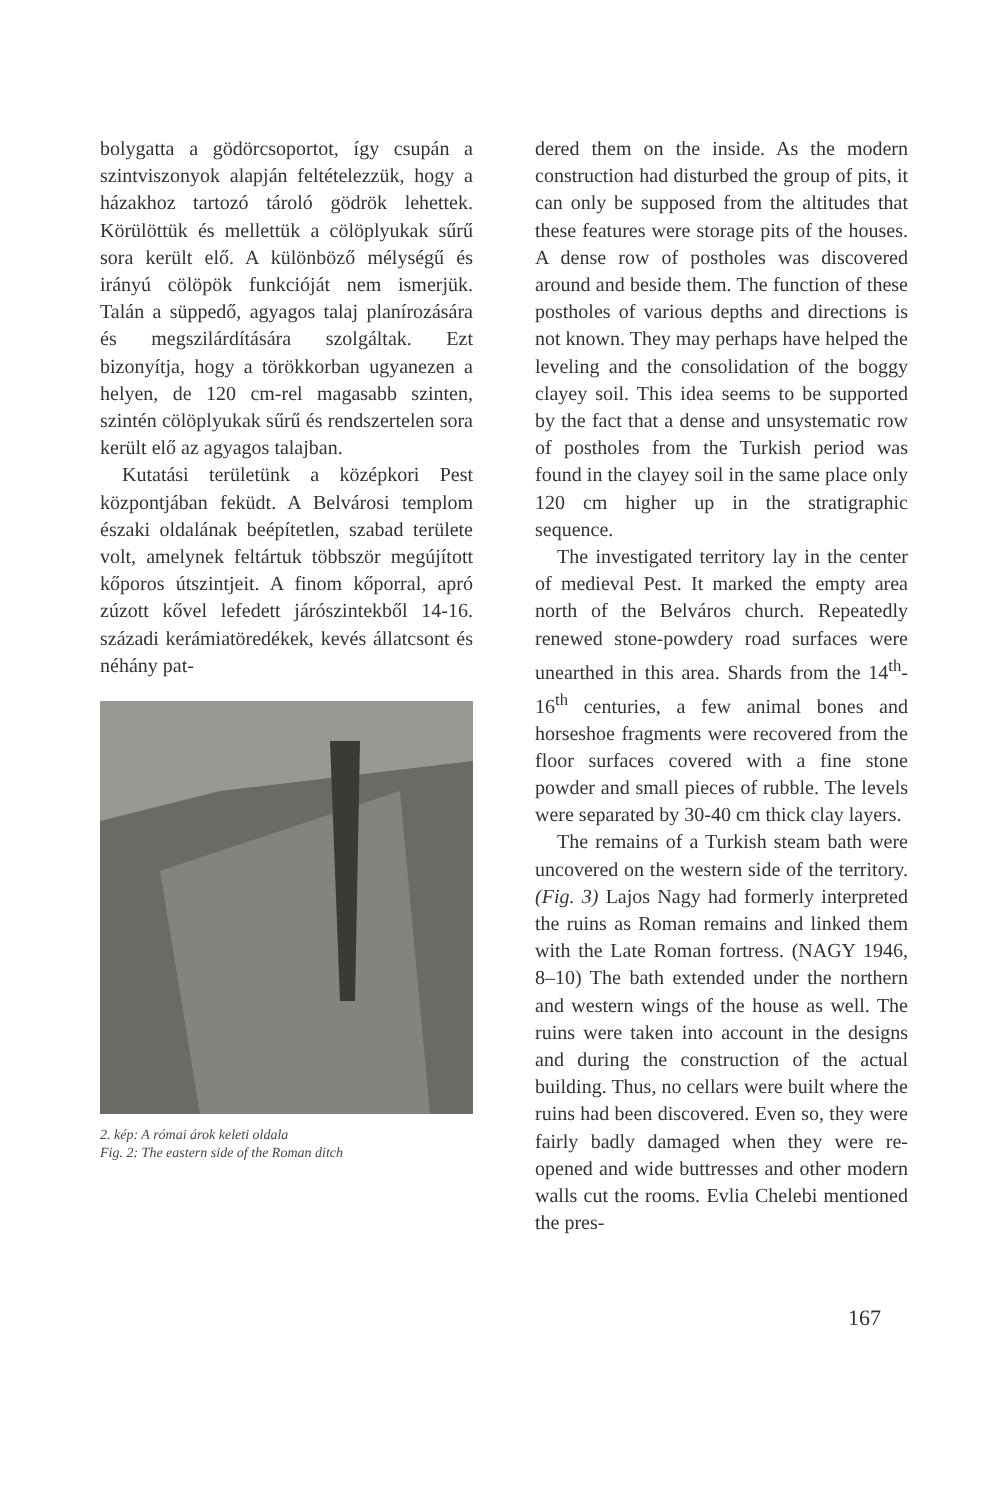bolygatta a gödörcsoportot, így csupán a szintviszonyok alapján feltételezzük, hogy a házakhoz tartozó tároló gödrök lehettek. Körülöttük és mellettük a cölöplyukak sűrű sora került elő. A különböző mélységű és irányú cölöpök funkcióját nem ismerjük. Talán a süppedő, agyagos talaj planírozására és megszilárdítására szolgáltak. Ezt bizonyítja, hogy a törökkorban ugyanezen a helyen, de 120 cm-rel magasabb szinten, szintén cölöplyukak sűrű és rendszertelen sora került elő az agyagos talajban.
Kutatási területünk a középkori Pest központjában feküdt. A Belvárosi templom északi oldalának beépítetlen, szabad területe volt, amelynek feltártuk többször megújított kőporos útszintjeit. A finom kőporral, apró zúzott kővel lefedett járószintekből 14-16. századi kerámiatöredékek, kevés állatcsont és néhány pat-
2. kép: A római árok keleti oldala
Fig. 2: The eastern side of the Roman ditch
dered them on the inside. As the modern construction had disturbed the group of pits, it can only be supposed from the altitudes that these features were storage pits of the houses. A dense row of postholes was discovered around and beside them. The function of these postholes of various depths and directions is not known. They may perhaps have helped the leveling and the consolidation of the boggy clayey soil. This idea seems to be supported by the fact that a dense and unsystematic row of postholes from the Turkish period was found in the clayey soil in the same place only 120 cm higher up in the stratigraphic sequence.
The investigated territory lay in the center of medieval Pest. It marked the empty area north of the Belváros church. Repeatedly renewed stone-powdery road surfaces were unearthed in this area. Shards from the 14<sup>th</sup>-16<sup>th</sup> centuries, a few animal bones and horseshoe fragments were recovered from the floor surfaces covered with a fine stone powder and small pieces of rubble. The levels were separated by 30-40 cm thick clay layers.
The remains of a Turkish steam bath were uncovered on the western side of the territory. (Fig. 3) Lajos Nagy had formerly interpreted the ruins as Roman remains and linked them with the Late Roman fortress. (NAGY 1946, 8–10) The bath extended under the northern and western wings of the house as well. The ruins were taken into account in the designs and during the construction of the actual building. Thus, no cellars were built where the ruins had been discovered. Even so, they were fairly badly damaged when they were re-opened and wide buttresses and other modern walls cut the rooms. Evlia Chelebi mentioned the pres-
167